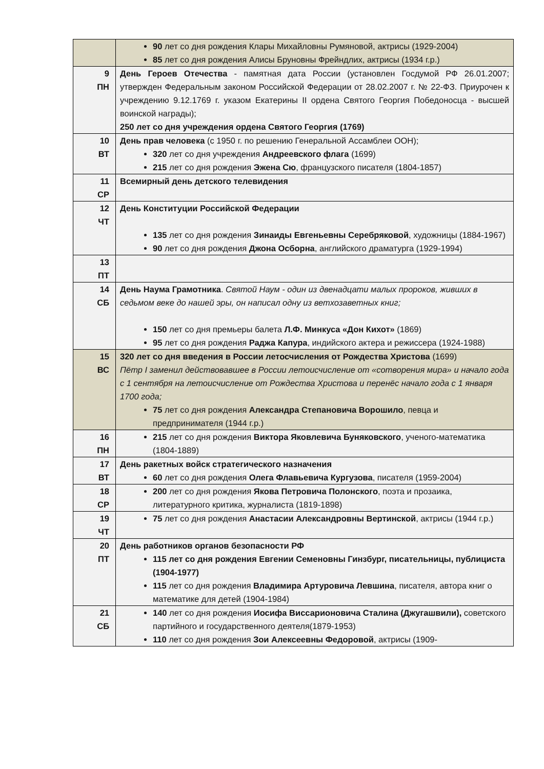| | 90 лет со дня рождения Клары Михайловны Румяновой, актрисы (1929-2004) 85 лет со дня рождения Алисы Бруновны Фрейндлих, актрисы (1934 г.р.) |
| 9 ПН | День Героев Отечества - памятная дата России (установлен Госдумой РФ 26.01.2007; утвержден Федеральным законом Российской Федерации от 28.02.2007 г. № 22-ФЗ. Приурочен к учреждению 9.12.1769 г. указом Екатерины II ордена Святого Георгия Победоносца - высшей воинской награды); 250 лет со дня учреждения ордена Святого Георгия (1769) |
| 10 ВТ | День прав человека (с 1950 г. по решению Генеральной Ассамблеи ООН); 320 лет со дня учреждения Андреевского флага (1699) 215 лет со дня рождения Эжена Сю , французского писателя (1804-1857) |
| 11 СР | Всемирный день детского телевидения |
| 12 ЧТ | День Конституции Российской Федерации 135 лет со дня рождения Зинаиды Евгеньевны Серебряковой , художницы (1884-1967) 90 лет со дня рождения Джона Осборна , английского драматурга (1929-1994) |
| 13 ПТ | |
| 14 СБ | День Наума Грамотника . Святой Наум - один из двенадцати малых пророков, живших в седьмом веке до нашей эры, он написал одну из ветхозаветных книг; 150 лет со дня премьеры балета Л.Ф. Минкуса «Дон Кихот» (1869) 95 лет со дня рождения Раджа Капура , индийского актера и режиссера (1924-1988) |
| 15 ВС | 320 лет со дня введения в России летосчисления от Рождества Христова (1699) Пётр I заменил действовавшее в России летоисчисление от «сотворения мира» и начало года с 1 сентября на летоисчисление от Рождества Христова и перенёс начало года с 1 января 1700 года; 75 лет со дня рождения Александра Степановича Ворошило , певца и предпринимателя (1944 г.р.) |
| 16 ПН | 215 лет со дня рождения Виктора Яковлевича Буняковского , ученого-математика (1804-1889) |
| 17 ВТ | День ракетных войск стратегического назначения 60 лет со дня рождения Олега Флавьевича Кургузова , писателя (1959-2004) |
| 18 СР | 200 лет со дня рождения Якова Петровича Полонского , поэта и прозаика, литературного критика, журналиста (1819-1898) |
| 19 ЧТ | 75 лет со дня рождения Анастасии Александровны Вертинской , актрисы (1944 г.р.) |
| 20 ПТ | День работников органов безопасности РФ 115 лет со дня рождения Евгении Семеновны Гинзбург, писательницы, публициста (1904-1977) 115 лет со дня рождения Владимира Артуровича Левшина , писателя, автора книг о математике для детей (1904-1984) |
| 21 СБ | 140 лет со дня рождения Иосифа Виссарионовича Сталина (Джугашвили), советского партийного и государственного деятеля(1879-1953) 110 лет со дня рождения Зои Алексеевны Федоровой , актрисы (1909- |